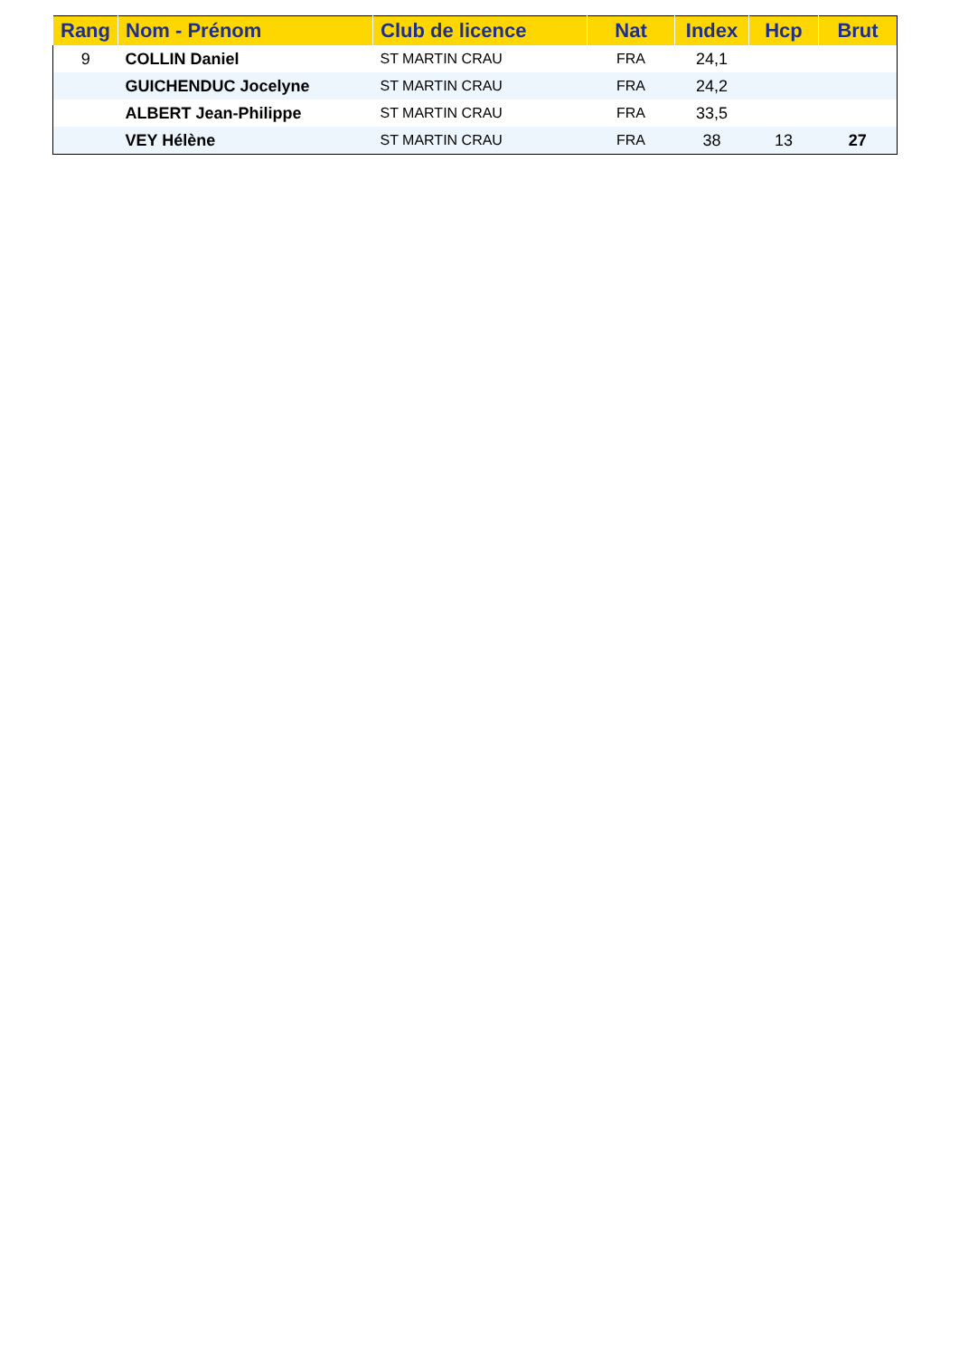| Rang | Nom - Prénom | Club de licence | Nat | Index | Hcp | Brut |
| --- | --- | --- | --- | --- | --- | --- |
| 9 | COLLIN Daniel | ST MARTIN CRAU | FRA | 24,1 | | |
| | GUICHENDUC Jocelyne | ST MARTIN CRAU | FRA | 24,2 | | |
| | ALBERT Jean-Philippe | ST MARTIN CRAU | FRA | 33,5 | | |
| | VEY Hélène | ST MARTIN CRAU | FRA | 38 | 13 | 27 |